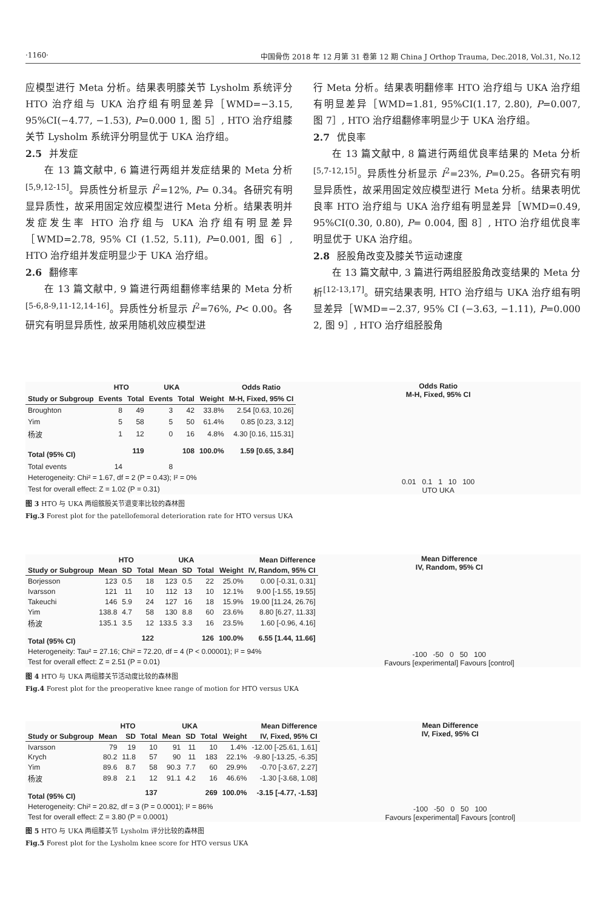·1160· 中国骨伤 2018 年 12 月第 31 卷第 12 期 China J Orthop Trauma, Dec.2018, Vol.31, No.12
应模型进行 Meta 分析。结果表明膝关节 Lysholm 系统评分 HTO 治疗组与 UKA 治疗组有明显差异［WMD=−3.15, 95%CI(−4.77, −1.53), P=0.000 1, 图 5］, HTO 治疗组膝关节 Lysholm 系统评分明显优于 UKA 治疗组。
2.5 并发症
在 13 篇文献中, 6 篇进行两组并发症结果的 Meta 分析<sup>[5,9,12-15]</sup>。异质性分析显示 I<sup>2</sup>=12%, P= 0.34。各研究有明显异质性，故采用固定效应模型进行 Meta 分析。结果表明并发症发生率 HTO 治疗组与 UKA 治疗组有明显差异［WMD=2.78, 95% CI (1.52, 5.11), P=0.001, 图 6］, HTO 治疗组并发症明显少于 UKA 治疗组。
2.6 翻修率
在 13 篇文献中, 9 篇进行两组翻修率结果的 Meta 分析<sup>[5-6,8-9,11-12,14-16]</sup>。异质性分析显示 I<sup>2</sup>=76%, P< 0.00。各研究有明显异质性, 故采用随机效应模型进
行 Meta 分析。结果表明翻修率 HTO 治疗组与 UKA 治疗组有明显差异［WMD=1.81, 95%CI(1.17, 2.80), P=0.007, 图 7］, HTO 治疗组翻修率明显少于 UKA 治疗组。
2.7 优良率
在 13 篇文献中, 8 篇进行两组优良率结果的 Meta 分析<sup>[5,7-12,15]</sup>。异质性分析显示 I<sup>2</sup>=23%, P=0.25。各研究有明显异质性，故采用固定效应模型进行 Meta 分析。结果表明优良率 HTO 治疗组与 UKA 治疗组有明显差异［WMD=0.49, 95%CI(0.30, 0.80), P= 0.004, 图 8］, HTO 治疗组优良率明显优于 UKA 治疗组。
2.8 胫股角改变及膝关节运动速度
在 13 篇文献中, 3 篇进行两组胫股角改变结果的 Meta 分析<sup>[12-13,17]</sup>。研究结果表明, HTO 治疗组与 UKA 治疗组有明显差异［WMD=−2.37, 95% CI (−3.63, −1.11), P=0.000 2, 图 9］, HTO 治疗组胫股角
| | HTO | | UKA | | | Odds Ratio |
| --- | --- | --- | --- | --- | --- | --- |
| Study or Subgroup | Events | Total | Events | Total | Weight | M-H, Fixed, 95% CI |
| Broughton | 8 | 49 | 3 | 42 | 33.8% | 2.54 [0.63, 10.26] |
| Yim | 5 | 58 | 5 | 50 | 61.4% | 0.85 [0.23, 3.12] |
| 杨波 | 1 | 12 | 0 | 16 | 4.8% | 4.30 [0.16, 115.31] |
| Total (95% CI) | | 119 | | 108 | 100.0% | 1.59 [0.65, 3.84] |
| Total events | 14 | | 8 | | | |
| Heterogeneity: Chi² = 1.67, df = 2 (P = 0.43); I² = 0% | | | | | | |
| Test for overall effect: Z = 1.02 (P = 0.31) | | | | | | |
Odds Ratio
M-H, Fixed, 95% CI
0.01 0.1 1 10 100
UTO UKA
图 3 HTO 与 UKA 两组髌股关节退变率比较的森林图
Fig.3 Forest plot for the patellofemoral deterioration rate for HTO versus UKA
| | HTO | | | UKA | | | | Mean Difference |
| --- | --- | --- | --- | --- | --- | --- | --- | --- |
| Study or Subgroup | Mean | SD | Total | Mean | SD | Total | Weight | IV, Random, 95% CI |
| Borjesson | 123 | 0.5 | 18 | 123 | 0.5 | 22 | 25.0% | 0.00 [-0.31, 0.31] |
| Ivarsson | 121 | 11 | 10 | 112 | 13 | 10 | 12.1% | 9.00 [-1.55, 19.55] |
| Takeuchi | 146 | 5.9 | 24 | 127 | 16 | 18 | 15.9% | 19.00 [11.24, 26.76] |
| Yim | 138.8 | 4.7 | 58 | 130 | 8.8 | 60 | 23.6% | 8.80 [6.27, 11.33] |
| 杨波 | 135.1 | 3.5 | 12 | 133.5 | 3.3 | 16 | 23.5% | 1.60 [-0.96, 4.16] |
| Total (95% CI) | | | 122 | | | 126 | 100.0% | 6.55 [1.44, 11.66] |
| Heterogeneity: Tau² = 27.16; Chi² = 72.20, df = 4 (P < 0.00001); I² = 94% | | | | | | | | |
| Test for overall effect: Z = 2.51 (P = 0.01) | | | | | | | | |
Mean Difference
IV, Random, 95% CI
-100 -50 0 50 100
Favours [experimental] Favours [control]
图 4 HTO 与 UKA 两组膝关节活动度比较的森林图
Fig.4 Forest plot for the preoperative knee range of motion for HTO versus UKA
| | HTO | | | UKA | | | | Mean Difference |
| --- | --- | --- | --- | --- | --- | --- | --- | --- |
| Study or Subgroup | Mean | SD | Total | Mean | SD | Total | Weight | IV, Fixed, 95% CI |
| Ivarsson | 79 | 19 | 10 | 91 | 11 | 10 | 1.4% | -12.00 [-25.61, 1.61] |
| Krych | 80.2 | 11.8 | 57 | 90 | 11 | 183 | 22.1% | -9.80 [-13.25, -6.35] |
| Yim | 89.6 | 8.7 | 58 | 90.3 | 7.7 | 60 | 29.9% | -0.70 [-3.67, 2.27] |
| 杨波 | 89.8 | 2.1 | 12 | 91.1 | 4.2 | 16 | 46.6% | -1.30 [-3.68, 1.08] |
| Total (95% CI) | | | 137 | | | 269 | 100.0% | -3.15 [-4.77, -1.53] |
| Heterogeneity: Chi² = 20.82, df = 3 (P = 0.0001); I² = 86% | | | | | | | | |
| Test for overall effect: Z = 3.80 (P = 0.0001) | | | | | | | | |
Mean Difference
IV, Fixed, 95% CI
-100 -50 0 50 100
Favours [experimental] Favours [control]
图 5 HTO 与 UKA 两组膝关节 Lysholm 评分比较的森林图
Fig.5 Forest plot for the Lysholm knee score for HTO versus UKA